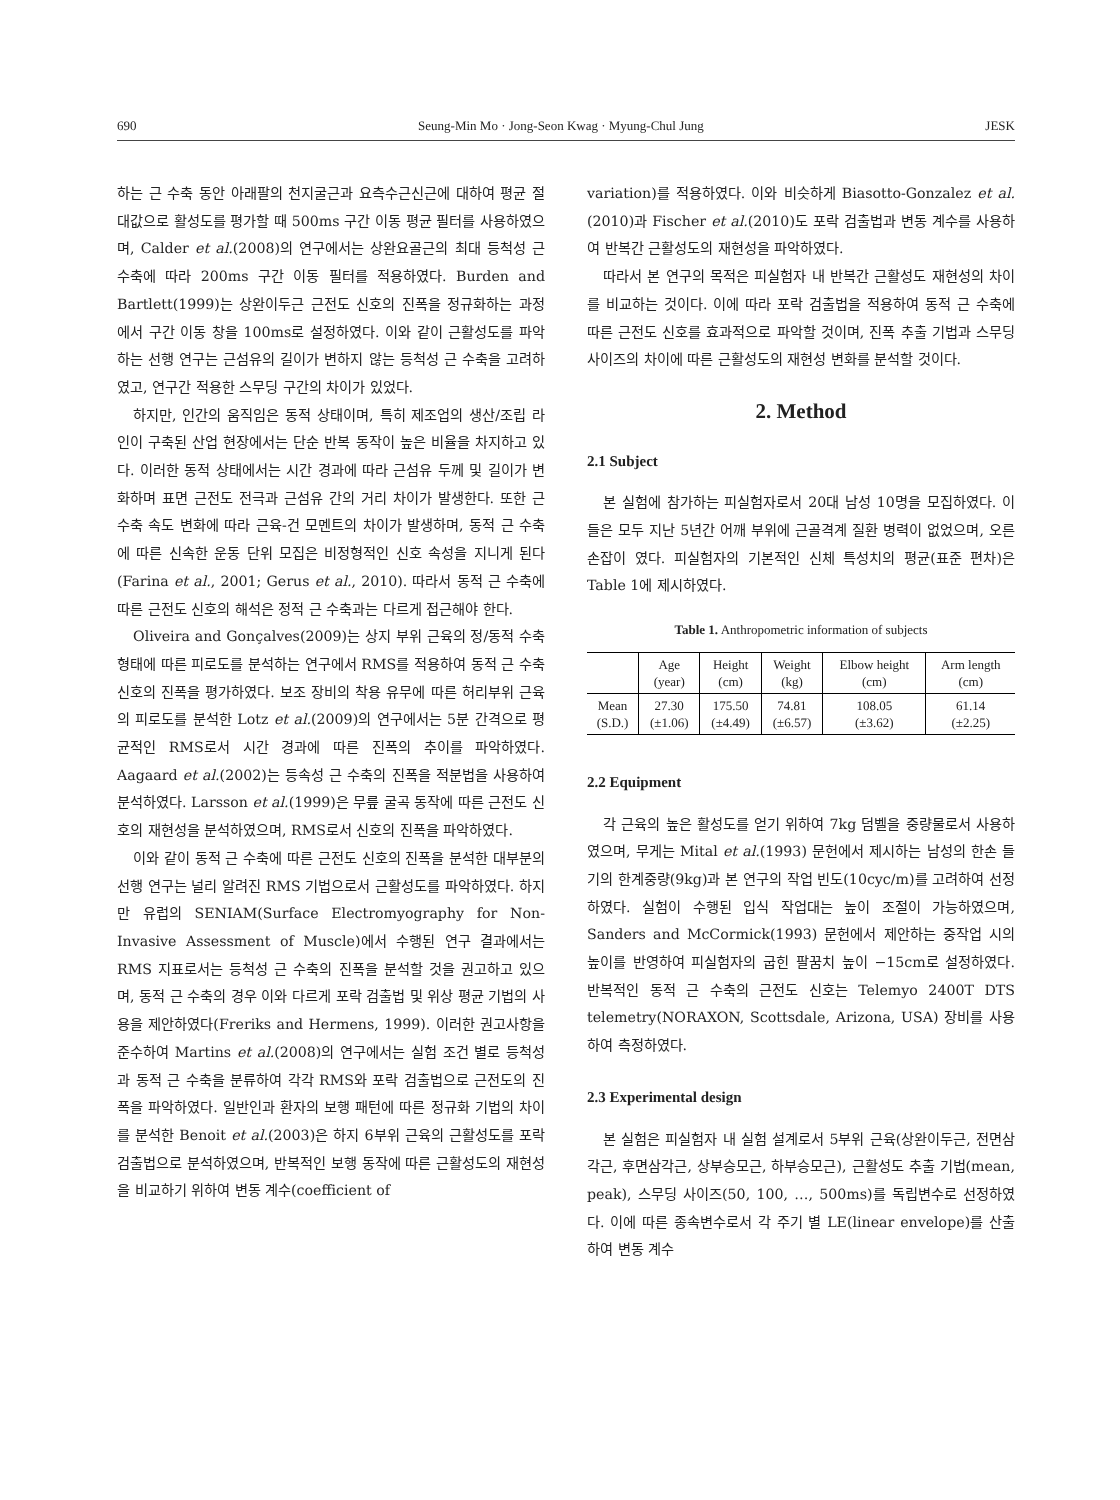690 Seung-Min Mo · Jong-Seon Kwag · Myung-Chul Jung JESK
하는 근 수축 동안 아래팔의 천지굴근과 요측수근신근에 대하여 평균 절대값으로 활성도를 평가할 때 500ms 구간 이동 평균 필터를 사용하였으며, Calder et al.(2008)의 연구에서는 상완요골근의 최대 등척성 근 수축에 따라 200ms 구간 이동 필터를 적용하였다. Burden and Bartlett(1999)는 상완이두근 근전도 신호의 진폭을 정규화하는 과정에서 구간 이동 창을 100ms로 설정하였다. 이와 같이 근활성도를 파악하는 선행 연구는 근섬유의 길이가 변하지 않는 등척성 근 수축을 고려하였고, 연구간 적용한 스무딩 구간의 차이가 있었다.
하지만, 인간의 움직임은 동적 상태이며, 특히 제조업의 생산/조립 라인이 구축된 산업 현장에서는 단순 반복 동작이 높은 비율을 차지하고 있다. 이러한 동적 상태에서는 시간 경과에 따라 근섬유 두께 및 길이가 변화하며 표면 근전도 전극과 근섬유 간의 거리 차이가 발생한다. 또한 근 수축 속도 변화에 따라 근육-건 모멘트의 차이가 발생하며, 동적 근 수축에 따른 신속한 운동 단위 모집은 비정형적인 신호 속성을 지니게 된다(Farina et al., 2001; Gerus et al., 2010). 따라서 동적 근 수축에 따른 근전도 신호의 해석은 정적 근 수축과는 다르게 접근해야 한다.
Oliveira and Gonçalves(2009)는 상지 부위 근육의 정/동적 수축 형태에 따른 피로도를 분석하는 연구에서 RMS를 적용하여 동적 근 수축 신호의 진폭을 평가하였다. 보조 장비의 착용 유무에 따른 허리부위 근육의 피로도를 분석한 Lotz et al.(2009)의 연구에서는 5분 간격으로 평균적인 RMS로서 시간 경과에 따른 진폭의 추이를 파악하였다. Aagaard et al.(2002)는 등속성 근 수축의 진폭을 적분법을 사용하여 분석하였다. Larsson et al.(1999)은 무릎 굴곡 동작에 따른 근전도 신호의 재현성을 분석하였으며, RMS로서 신호의 진폭을 파악하였다.
이와 같이 동적 근 수축에 따른 근전도 신호의 진폭을 분석한 대부분의 선행 연구는 널리 알려진 RMS 기법으로서 근활성도를 파악하였다. 하지만 유럽의 SENIAM(Surface Electromyography for Non-Invasive Assessment of Muscle)에서 수행된 연구 결과에서는 RMS 지표로서는 등척성 근 수축의 진폭을 분석할 것을 권고하고 있으며, 동적 근 수축의 경우 이와 다르게 포락 검출법 및 위상 평균 기법의 사용을 제안하였다(Freriks and Hermens, 1999). 이러한 권고사항을 준수하여 Martins et al.(2008)의 연구에서는 실험 조건 별로 등척성과 동적 근 수축을 분류하여 각각 RMS와 포락 검출법으로 근전도의 진폭을 파악하였다. 일반인과 환자의 보행 패턴에 따른 정규화 기법의 차이를 분석한 Benoit et al.(2003)은 하지 6부위 근육의 근활성도를 포락 검출법으로 분석하였으며, 반복적인 보행 동작에 따른 근활성도의 재현성을 비교하기 위하여 변동 계수(coefficient of
variation)를 적용하였다. 이와 비슷하게 Biasotto-Gonzalez et al.(2010)과 Fischer et al.(2010)도 포락 검출법과 변동 계수를 사용하여 반복간 근활성도의 재현성을 파악하였다.
따라서 본 연구의 목적은 피실험자 내 반복간 근활성도 재현성의 차이를 비교하는 것이다. 이에 따라 포락 검출법을 적용하여 동적 근 수축에 따른 근전도 신호를 효과적으로 파악할 것이며, 진폭 추출 기법과 스무딩 사이즈의 차이에 따른 근활성도의 재현성 변화를 분석할 것이다.
2. Method
2.1 Subject
본 실험에 참가하는 피실험자로서 20대 남성 10명을 모집하였다. 이들은 모두 지난 5년간 어깨 부위에 근골격계 질환 병력이 없었으며, 오른손잡이 였다. 피실험자의 기본적인 신체 특성치의 평균(표준 편차)은 Table 1에 제시하였다.
Table 1. Anthropometric information of subjects
| | Age (year) | Height (cm) | Weight (kg) | Elbow height (cm) | Arm length (cm) |
| --- | --- | --- | --- | --- | --- |
| Mean (S.D.) | 27.30 (±1.06) | 175.50 (±4.49) | 74.81 (±6.57) | 108.05 (±3.62) | 61.14 (±2.25) |
2.2 Equipment
각 근육의 높은 활성도를 얻기 위하여 7kg 덤벨을 중량물로서 사용하였으며, 무게는 Mital et al.(1993) 문헌에서 제시하는 남성의 한손 들기의 한계중량(9kg)과 본 연구의 작업 빈도(10cyc/m)를 고려하여 선정하였다. 실험이 수행된 입식 작업대는 높이 조절이 가능하였으며, Sanders and McCormick(1993) 문헌에서 제안하는 중작업 시의 높이를 반영하여 피실험자의 굽힌 팔꿈치 높이 −15cm로 설정하였다. 반복적인 동적 근 수축의 근전도 신호는 Telemyo 2400T DTS telemetry(NORAXON, Scottsdale, Arizona, USA) 장비를 사용하여 측정하였다.
2.3 Experimental design
본 실험은 피실험자 내 실험 설계로서 5부위 근육(상완이두근, 전면삼각근, 후면삼각근, 상부승모근, 하부승모근), 근활성도 추출 기법(mean, peak), 스무딩 사이즈(50, 100, …, 500ms)를 독립변수로 선정하였다. 이에 따른 종속변수로서 각 주기 별 LE(linear envelope)를 산출하여 변동 계수